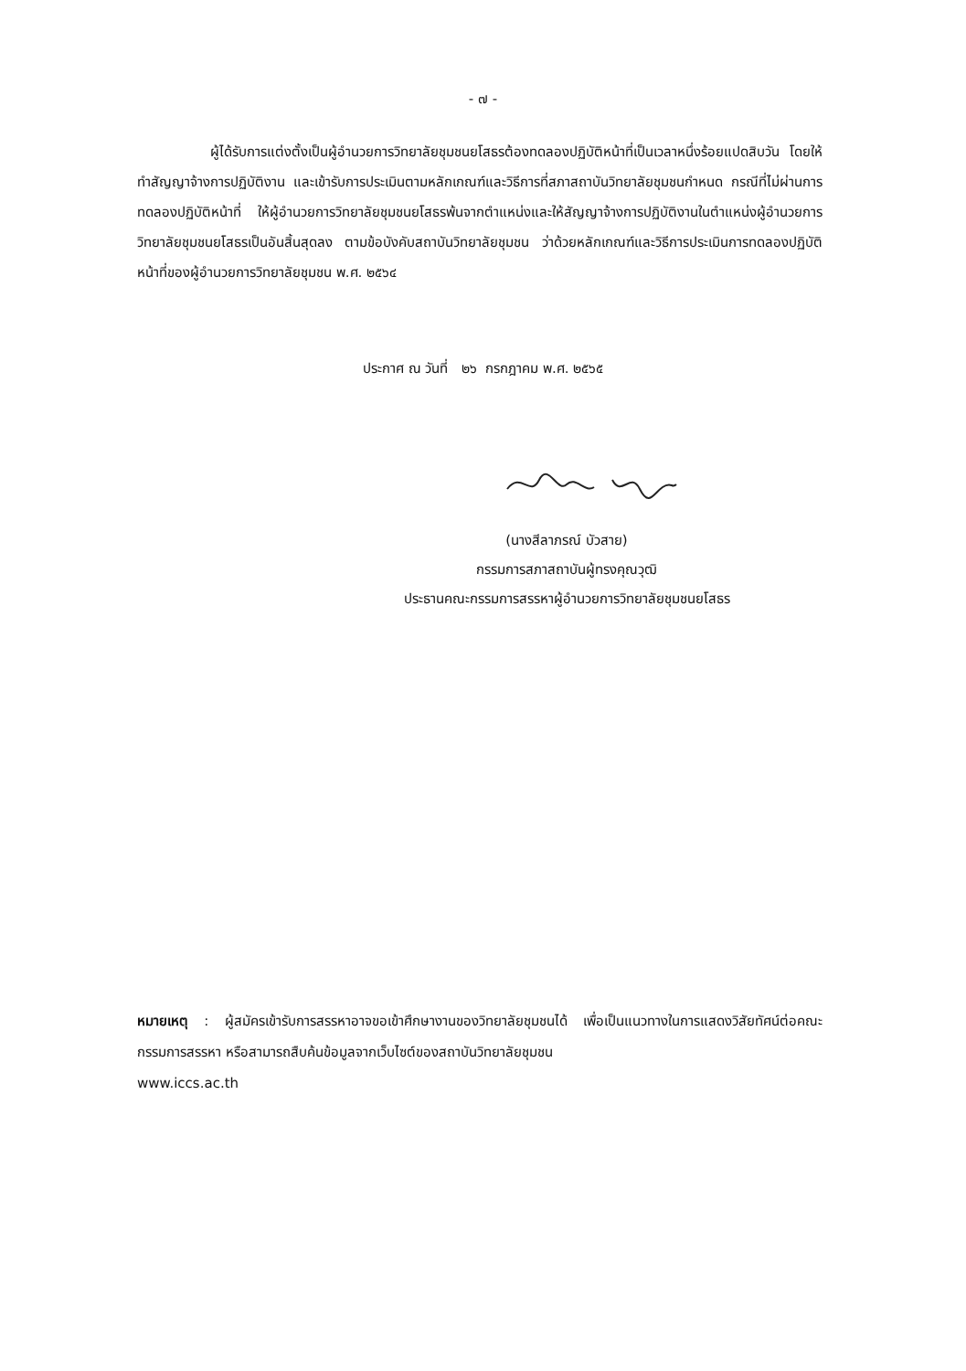- ๗ -
ผู้ได้รับการแต่งตั้งเป็นผู้อำนวยการวิทยาลัยชุมชนยโสธรต้องทดลองปฏิบัติหน้าที่เป็นเวลาหนึ่งร้อยแปดสิบวัน โดยให้ทำสัญญาจ้างการปฏิบัติงาน และเข้ารับการประเมินตามหลักเกณฑ์และวิธีการที่สภาสถาบันวิทยาลัยชุมชนกำหนด กรณีที่ไม่ผ่านการทดลองปฏิบัติหน้าที่ ให้ผู้อำนวยการวิทยาลัยชุมชนยโสธรพ้นจากตำแหน่งและให้สัญญาจ้างการปฏิบัติงานในตำแหน่งผู้อำนวยการวิทยาลัยชุมชนยโสธรเป็นอันสิ้นสุดลง ตามข้อบังคับสถาบันวิทยาลัยชุมชน ว่าด้วยหลักเกณฑ์และวิธีการประเมินการทดลองปฏิบัติหน้าที่ของผู้อำนวยการวิทยาลัยชุมชน พ.ศ. ๒๕๖๔
ประกาศ ณ วันที่ ๒๖ กรกฎาคม พ.ศ. ๒๕๖๕
(นางสีลาภรณ์ บัวสาย)
กรรมการสภาสถาบันผู้ทรงคุณวุฒิ
ประธานคณะกรรมการสรรหาผู้อำนวยการวิทยาลัยชุมชนยโสธร
หมายเหตุ : ผู้สมัครเข้ารับการสรรหาอาจขอเข้าศึกษางานของวิทยาลัยชุมชนได้ เพื่อเป็นแนวทางในการแสดงวิสัยทัศน์ต่อคณะกรรมการสรรหา หรือสามารถสืบค้นข้อมูลจากเว็บไซต์ของสถาบันวิทยาลัยชุมชน
www.iccs.ac.th